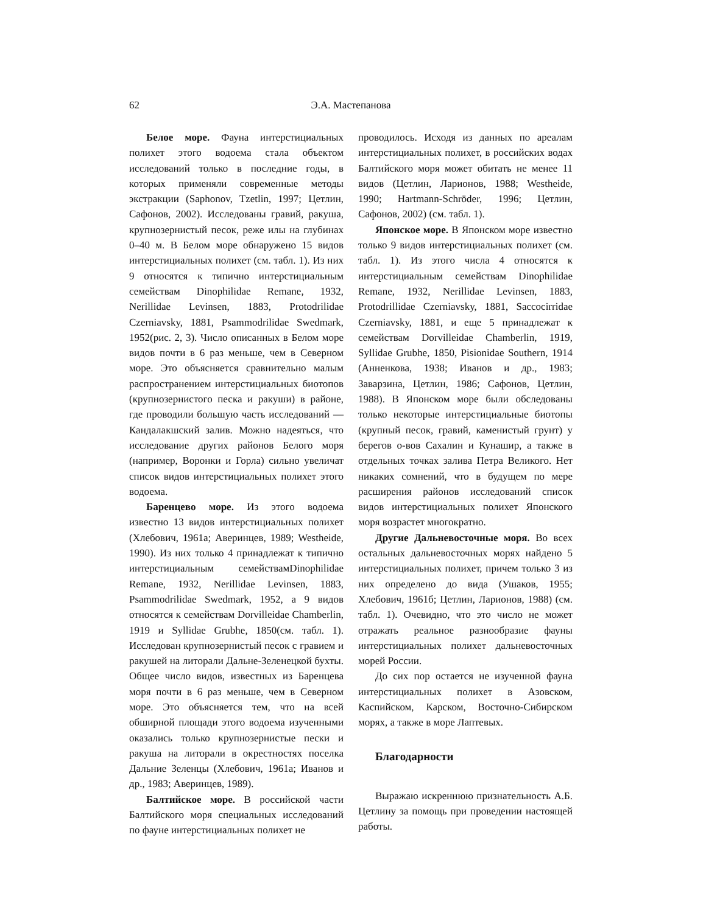62 Э.А. Мастепанова
Белое море. Фауна интерстициальных полихет этого водоема стала объектом исследований только в последние годы, в которых применяли современные методы экстракции (Saphonov, Tzetlin, 1997; Цетлин, Сафонов, 2002). Исследованы гравий, ракуша, крупнозернистый песок, реже илы на глубинах 0–40 м. В Белом море обнаружено 15 видов интерстициальных полихет (см. табл. 1). Из них 9 относятся к типично интерстициальным семействам Dinophilidae Remane, 1932, Nerillidae Levinsen, 1883, Protodrilidae Czerniavsky, 1881, Psammodrilidae Swedmark, 1952(рис. 2, 3). Число описанных в Белом море видов почти в 6 раз меньше, чем в Северном море. Это объясняется сравнительно малым распространением интерстициальных биотопов (крупнозернистого песка и ракуши) в районе, где проводили большую часть исследований — Кандалакшский залив. Можно надеяться, что исследование других районов Белого моря (например, Воронки и Горла) сильно увеличат список видов интерстициальных полихет этого водоема.
Баренцево море. Из этого водоема известно 13 видов интерстициальных полихет (Хлебович, 1961а; Аверинцев, 1989; Westheide, 1990). Из них только 4 принадлежат к типично интерстициальным семействамDinophilidae Remane, 1932, Nerillidae Levinsen, 1883, Psammodrilidae Swedmark, 1952, а 9 видов относятся к семействам Dorvilleidae Chamberlin, 1919 и Syllidae Grubhe, 1850(см. табл. 1). Исследован крупнозернистый песок с гравием и ракушей на литорали Дальне-Зеленецкой бухты. Общее число видов, известных из Баренцева моря почти в 6 раз меньше, чем в Северном море. Это объясняется тем, что на всей обширной площади этого водоема изученными оказались только крупнозернистые пески и ракуша на литорали в окрестностях поселка Дальние Зеленцы (Хлебович, 1961а; Иванов и др., 1983; Аверинцев, 1989).
Балтийское море. В российской части Балтийского моря специальных исследований по фауне интерстициальных полихет не
проводилось. Исходя из данных по ареалам интерстициальных полихет, в российских водах Балтийского моря может обитать не менее 11 видов (Цетлин, Ларионов, 1988; Westheide, 1990; Hartmann-Schröder, 1996; Цетлин, Сафонов, 2002) (см. табл. 1).
Японское море. В Японском море известно только 9 видов интерстициальных полихет (см. табл. 1). Из этого числа 4 относятся к интерстициальным семействам Dinophilidae Remane, 1932, Nerillidae Levinsen, 1883, Protodrillidae Czerniavsky, 1881, Saccocirridae Czerniavsky, 1881, и еще 5 принадлежат к семействам Dorvilleidae Chamberlin, 1919, Syllidae Grubhe, 1850, Pisionidae Southern, 1914 (Анненкова, 1938; Иванов и др., 1983; Заварзина, Цетлин, 1986; Сафонов, Цетлин, 1988). В Японском море были обследованы только некоторые интерстициальные биотопы (крупный песок, гравий, каменистый грунт) у берегов о-вов Сахалин и Кунашир, а также в отдельных точках залива Петра Великого. Нет никаких сомнений, что в будущем по мере расширения районов исследований список видов интерстициальных полихет Японского моря возрастет многократно.
Другие Дальневосточные моря. Во всех остальных дальневосточных морях найдено 5 интерстициальных полихет, причем только 3 из них определено до вида (Ушаков, 1955; Хлебович, 1961б; Цетлин, Ларионов, 1988) (см. табл. 1). Очевидно, что это число не может отражать реальное разнообразие фауны интерстициальных полихет дальневосточных морей России.
До сих пор остается не изученной фауна интерстициальных полихет в Азовском, Каспийском, Карском, Восточно-Сибирском морях, а также в море Лаптевых.
Благодарности
Выражаю искреннюю признательность А.Б. Цетлину за помощь при проведении настоящей работы.